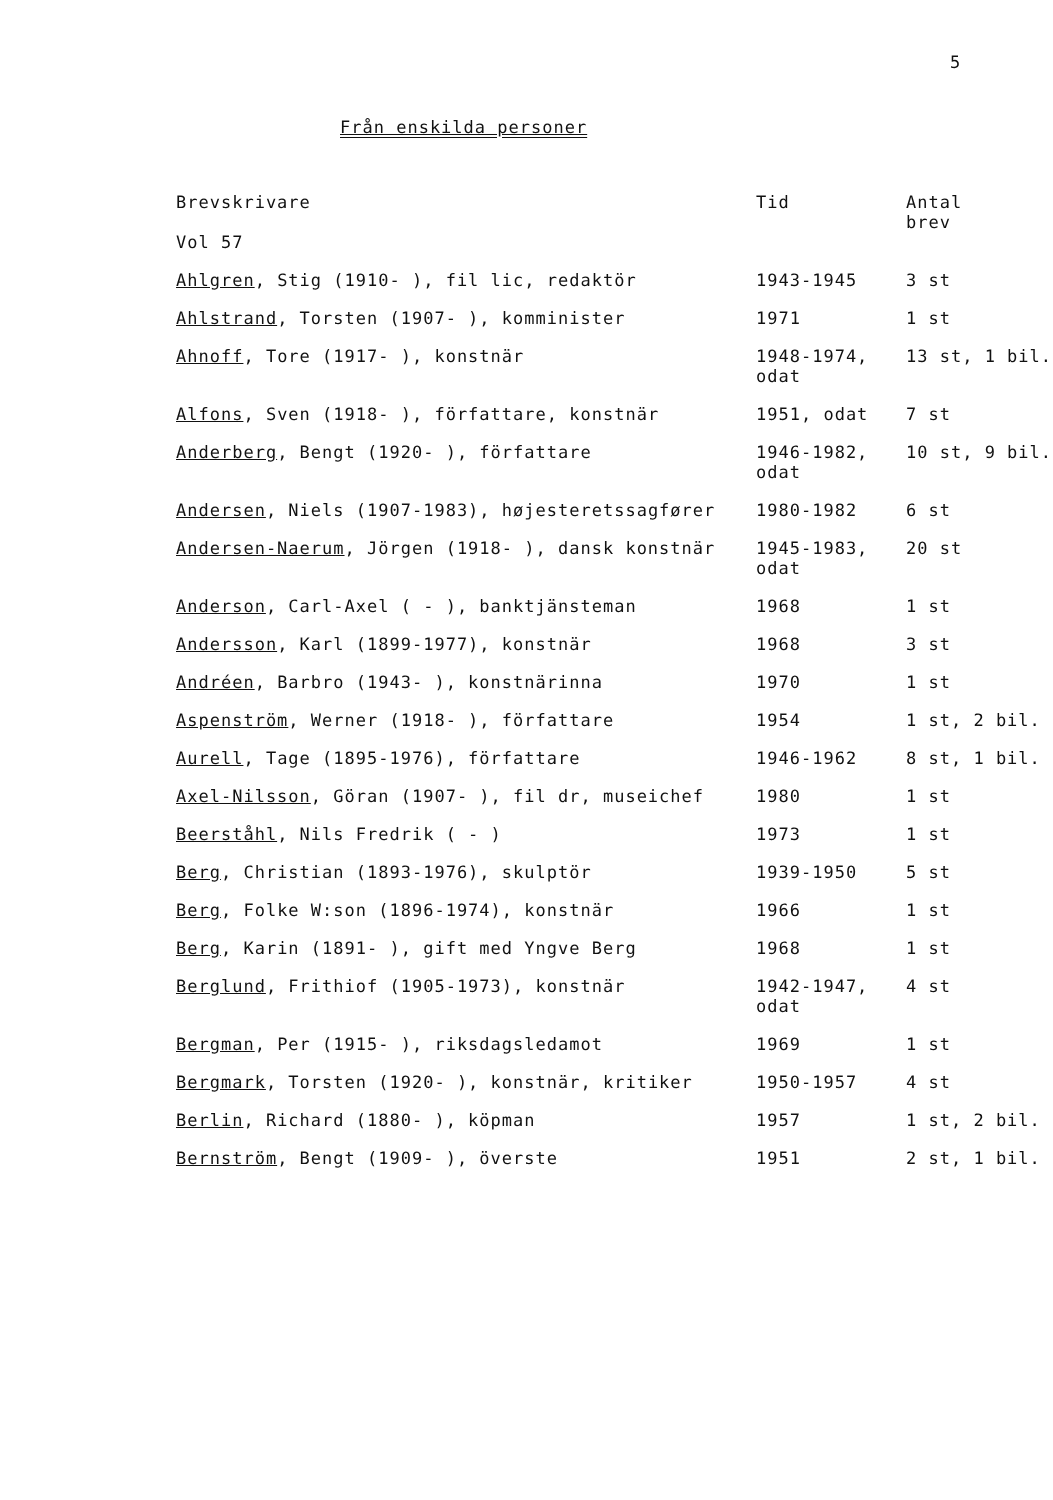5
Från enskilda personer
| Brevskrivare Vol 57 | Tid | Antal brev |
| --- | --- | --- |
| Ahlgren , Stig (1910- ), fil lic, redaktör | 1943-1945 | 3 st |
| Ahlstrand , Torsten (1907- ), komminister | 1971 | 1 st |
| Ahnoff , Tore (1917- ), konstnär | 1948-1974, odat | 13 st, 1 bil. |
| Alfons , Sven (1918- ), författare, konstnär | 1951, odat | 7 st |
| Anderberg , Bengt (1920- ), författare | 1946-1982, odat | 10 st, 9 bil. |
| Andersen , Niels (1907-1983), højesteretssagfører | 1980-1982 | 6 st |
| Andersen-Naerum , Jörgen (1918- ), dansk konstnär | 1945-1983, odat | 20 st |
| Anderson , Carl-Axel ( - ), banktjänsteman | 1968 | 1 st |
| Andersson , Karl (1899-1977), konstnär | 1968 | 3 st |
| Andréen , Barbro (1943- ), konstnärinna | 1970 | 1 st |
| Aspenström , Werner (1918- ), författare | 1954 | 1 st, 2 bil. |
| Aurell , Tage (1895-1976), författare | 1946-1962 | 8 st, 1 bil. |
| Axel-Nilsson , Göran (1907- ), fil dr, museichef | 1980 | 1 st |
| Beerståhl , Nils Fredrik ( - ) | 1973 | 1 st |
| Berg , Christian (1893-1976), skulptör | 1939-1950 | 5 st |
| Berg , Folke W:son (1896-1974), konstnär | 1966 | 1 st |
| Berg , Karin (1891- ), gift med Yngve Berg | 1968 | 1 st |
| Berglund , Frithiof (1905-1973), konstnär | 1942-1947, odat | 4 st |
| Bergman , Per (1915- ), riksdagsledamot | 1969 | 1 st |
| Bergmark , Torsten (1920- ), konstnär, kritiker | 1950-1957 | 4 st |
| Berlin , Richard (1880- ), köpman | 1957 | 1 st, 2 bil. |
| Bernström , Bengt (1909- ), överste | 1951 | 2 st, 1 bil. |